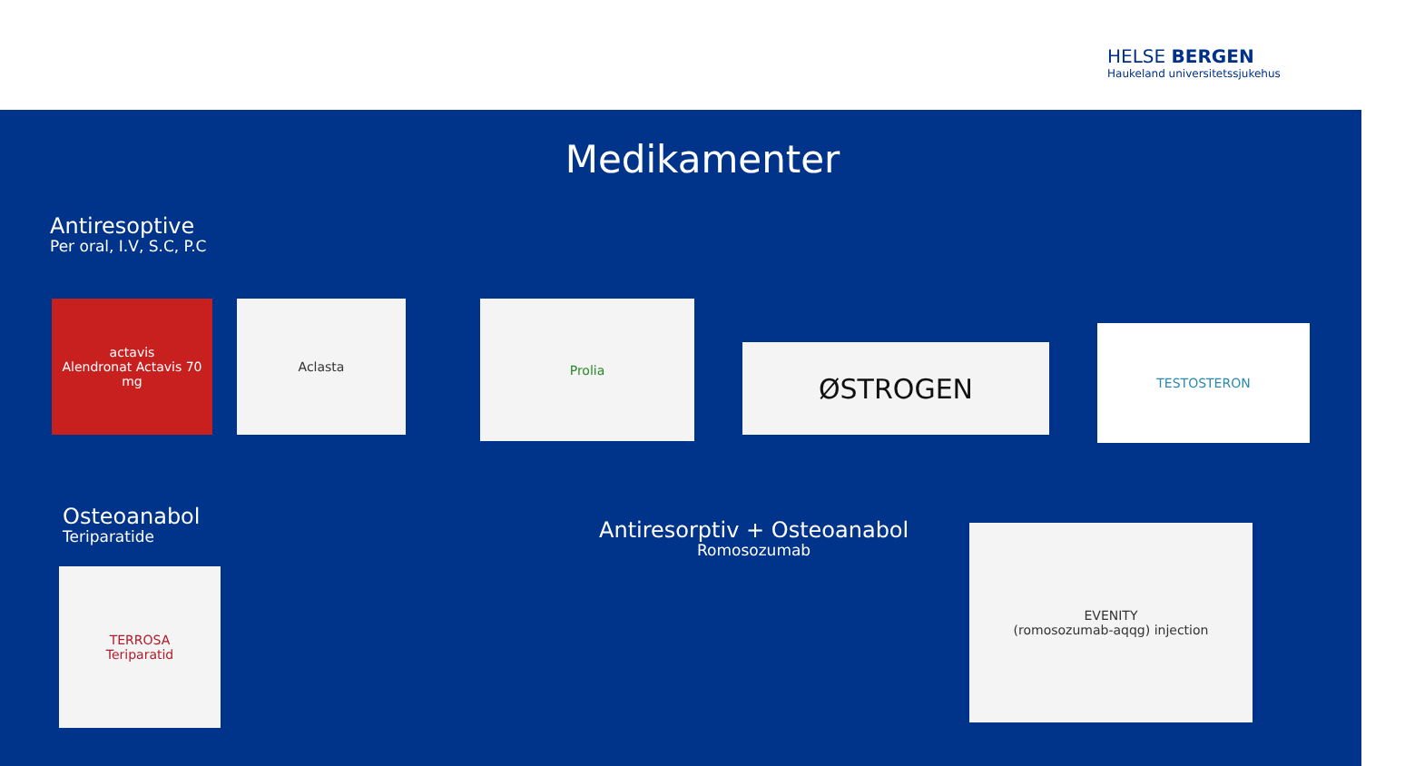HELSE BERGEN
Haukeland universitetssjukehus
Medikamenter
Antiresoptive
Per oral, I.V, S.C, P.C
actavis
Alendronat Actavis 70 mg
Aclasta Prolia
ØSTROGEN
TESTOSTERON
Osteoanabol
Teriparatide
TERROSA
Teriparatid
Antiresorptiv + Osteoanabol
Romosozumab
EVENITY
(romosozumab-aqqg) injection